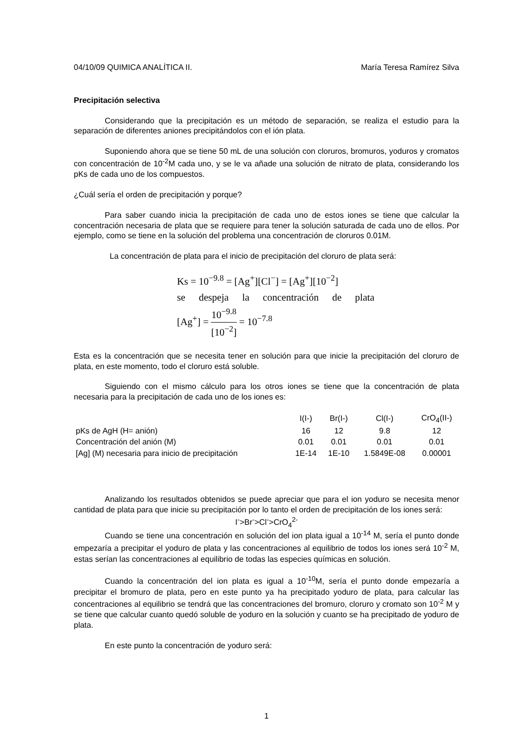04/10/09 QUIMICA ANALÍTICA II. María Teresa Ramírez Silva
Precipitación selectiva
Considerando que la precipitación es un método de separación, se realiza el estudio para la separación de diferentes aniones precipitándolos con el ión plata.
Suponiendo ahora que se tiene 50 mL de una solución con cloruros, bromuros, yoduros y cromatos con concentración de 10<sup>-2</sup>M cada uno, y se le va añade una solución de nitrato de plata, considerando los pKs de cada uno de los compuestos.
¿Cuál sería el orden de precipitación y porque?
Para saber cuando inicia la precipitación de cada uno de estos iones se tiene que calcular la concentración necesaria de plata que se requiere para tener la solución saturada de cada uno de ellos. Por ejemplo, como se tiene en la solución del problema una concentración de cloruros 0.01M.
La concentración de plata para el inicio de precipitación del cloruro de plata será:
Ks = 10<sup>−9.8</sup> = [Ag<sup>+</sup>][Cl<sup>−</sup>] = [Ag<sup>+</sup>][10<sup>−2</sup>]
se despeja la concentración de plata
[Ag<sup>+</sup>] = 10<sup>−9.8</sup> [10<sup>−2</sup>] = 10<sup>−7.8</sup>
Esta es la concentración que se necesita tener en solución para que inicie la precipitación del cloruro de plata, en este momento, todo el cloruro está soluble.
Siguiendo con el mismo cálculo para los otros iones se tiene que la concentración de plata necesaria para la precipitación de cada uno de los iones es:
| | I(I-) | Br(I-) | Cl(I-) | CrO<sub>4</sub>(II-) |
| --- | --- | --- | --- | --- |
| pKs de AgH (H= anión) | 16 | 12 | 9.8 | 12 |
| Concentración del anión (M) | 0.01 | 0.01 | 0.01 | 0.01 |
| [Ag] (M) necesaria para inicio de precipitación | 1E-14 | 1E-10 | 1.5849E-08 | 0.00001 |
Analizando los resultados obtenidos se puede apreciar que para el ion yoduro se necesita menor cantidad de plata para que inicie su precipitación por lo tanto el orden de precipitación de los iones será:
I<sup>-</sup>>Br<sup>-</sup>>Cl<sup>-</sup>>CrO<sub>4</sub><sup>2-</sup>
Cuando se tiene una concentración en solución del ion plata igual a 10<sup>-14</sup> M, sería el punto donde empezaría a precipitar el yoduro de plata y las concentraciones al equilibrio de todos los iones será 10<sup>-2</sup> M, estas serían las concentraciones al equilibrio de todas las especies químicas en solución.
Cuando la concentración del ion plata es igual a 10<sup>-10</sup>M, sería el punto donde empezaría a precipitar el bromuro de plata, pero en este punto ya ha precipitado yoduro de plata, para calcular las concentraciones al equilibrio se tendrá que las concentraciones del bromuro, cloruro y cromato son 10<sup>-2</sup> M y se tiene que calcular cuanto quedó soluble de yoduro en la solución y cuanto se ha precipitado de yoduro de plata.
En este punto la concentración de yoduro será:
1